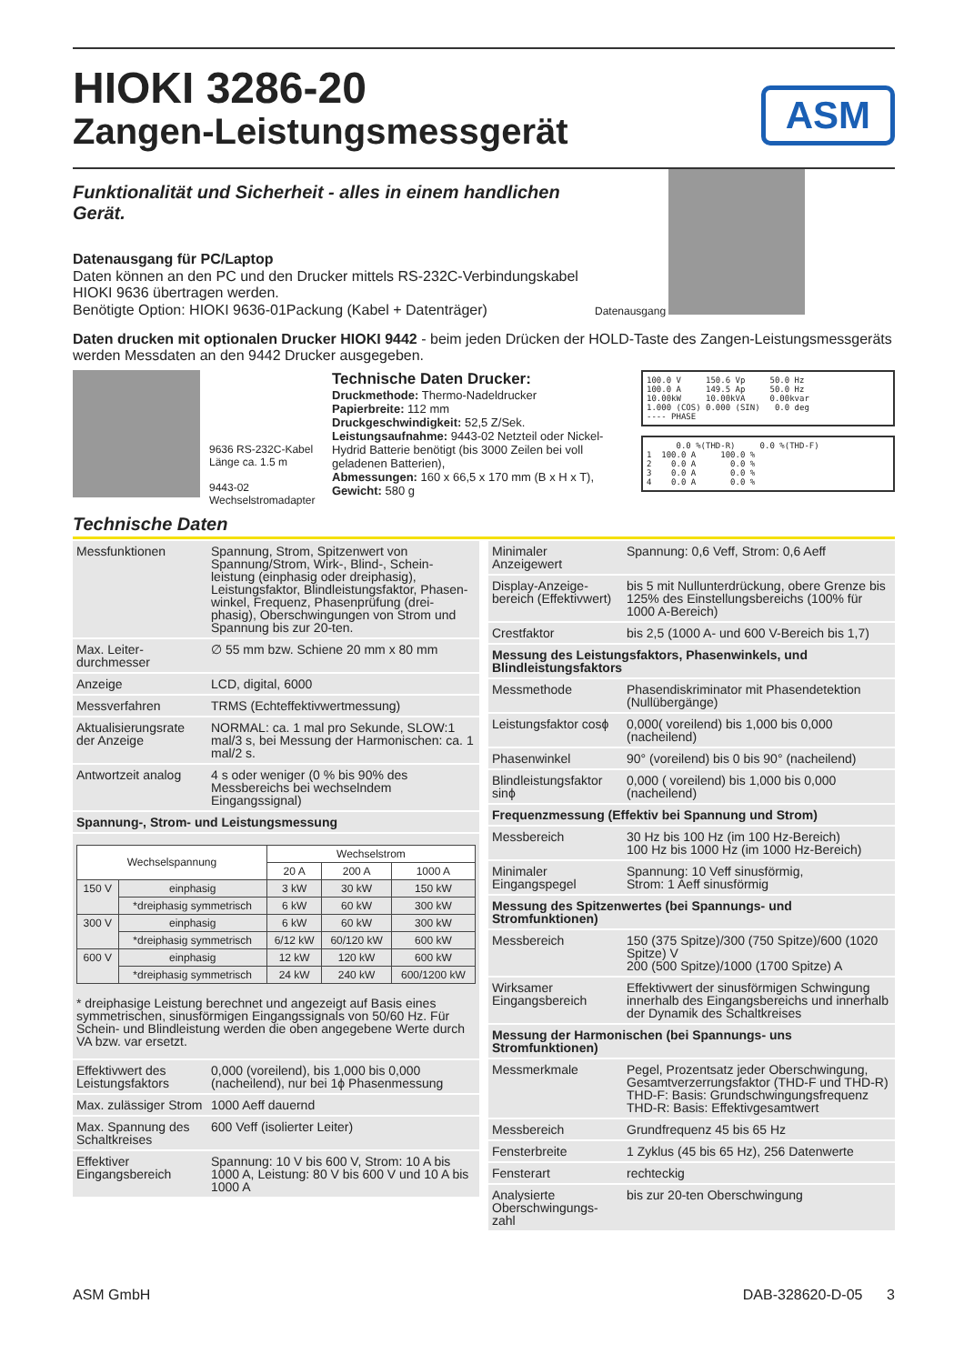ASM
HIOKI 3286-20
Zangen-Leistungsmessgerät
Funktionalität und Sicherheit - alles in einem handlichen Gerät.
Datenausgang für PC/Laptop
Daten können an den PC und den Drucker mittels RS-232C-Verbindungskabel HIOKI 9636 übertragen werden.
Benötigte Option: HIOKI 9636-01Packung (Kabel + Datenträger)
Datenausgang
Daten drucken mit optionalen Drucker HIOKI 9442 - beim jeden Drücken der HOLD-Taste des Zangen-Leistungsmessgeräts werden Messdaten an den 9442 Drucker ausgegeben.
9636 RS-232C-Kabel Länge ca. 1.5 m
9443-02 Wechselstromadapter
Technische Daten Drucker:
Druckmethode: Thermo-Nadeldrucker
Papierbreite: 112 mm
Druckgeschwindigkeit: 52,5 Z/Sek.
Leistungsaufnahme: 9443-02 Netzteil oder Nickel-Hydrid Batterie benötigt (bis 3000 Zeilen bei voll geladenen Batterien),
Abmessungen: 160 x 66,5 x 170 mm (B x H x T),
Gewicht: 580 g
100.0 V 150.6 Vp 50.0 Hz 100.0 A 149.5 Ap 50.0 Hz 10.00kW 10.00kVA 0.00kvar 1.000 (COS) 0.000 (SIN) 0.0 deg ---- PHASE
0.0 %(THD-R) 0.0 %(THD-F) 1 100.0 A 100.0 % 2 0.0 A 0.0 % 3 0.0 A 0.0 % 4 0.0 A 0.0 %
Technische Daten
| Messfunktionen | Spannung, Strom, Spitzenwert von Spannung/Strom, Wirk-, Blind-, Schein- leistung (einphasig oder dreiphasig), Leistungsfaktor, Blindleistungsfaktor, Phasen- winkel, Frequenz, Phasenprüfung (drei- phasig), Oberschwingungen von Strom und Spannung bis zur 20-ten. |
| Max. Leiter-durchmesser | ∅ 55 mm bzw. Schiene 20 mm x 80 mm |
| Anzeige | LCD, digital, 6000 |
| Messverfahren | TRMS (Echteffektivwertmessung) |
| Aktualisierungsrate der Anzeige | NORMAL: ca. 1 mal pro Sekunde, SLOW:1 mal/3 s, bei Messung der Harmonischen: ca. 1 mal/2 s. |
| Antwortzeit analog | 4 s oder weniger (0 % bis 90% des Messbereichs bei wechselndem Eingangssignal) |
| Spannung-, Strom- und Leistungsmessung | |
| / Wechselspannung / / Wechselstrom / / / / --- / --- / --- / --- / --- / / / / 20 A / 200 A / 1000 A / / 150 V / einphasig / 3 kW / 30 kW / 150 kW / / / *dreiphasig symmetrisch / 6 kW / 60 kW / 300 kW / / 300 V / einphasig / 6 kW / 60 kW / 300 kW / / / *dreiphasig symmetrisch / 6/12 kW / 60/120 kW / 600 kW / / 600 V / einphasig / 12 kW / 120 kW / 600 kW / / / *dreiphasig symmetrisch / 24 kW / 240 kW / 600/1200 kW / * dreiphasige Leistung berechnet und angezeigt auf Basis eines symmetrischen, sinusförmigen Eingangssignals von 50/60 Hz. Für Schein- und Blindleistung werden die oben angegebene Werte durch VA bzw. var ersetzt. | |
| Effektivwert des Leistungsfaktors | 0,000 (voreilend), bis 1,000 bis 0,000 (nacheilend), nur bei 1ϕ Phasenmessung |
| Max. zulässiger Strom | 1000 Aeff dauernd |
| Max. Spannung des Schaltkreises | 600 Veff (isolierter Leiter) |
| Effektiver Eingangsbereich | Spannung: 10 V bis 600 V, Strom: 10 A bis 1000 A, Leistung: 80 V bis 600 V und 10 A bis 1000 A |
| Minimaler Anzeigewert | Spannung: 0,6 Veff, Strom: 0,6 Aeff |
| Display-Anzeige-bereich (Effektivwert) | bis 5 mit Nullunterdrückung, obere Grenze bis 125% des Einstellungsbereichs (100% für 1000 A-Bereich) |
| Crestfaktor | bis 2,5 (1000 A- und 600 V-Bereich bis 1,7) |
| Messung des Leistungsfaktors, Phasenwinkels, und Blindleistungsfaktors | |
| Messmethode | Phasendiskriminator mit Phasendetektion (Nullübergänge) |
| Leistungsfaktor cosϕ | 0,000( voreilend) bis 1,000 bis 0,000 (nacheilend) |
| Phasenwinkel | 90° (voreilend) bis 0 bis 90° (nacheilend) |
| Blindleistungsfaktor sinϕ | 0,000 ( voreilend) bis 1,000 bis 0,000 (nacheilend) |
| Frequenzmessung (Effektiv bei Spannung und Strom) | |
| Messbereich | 30 Hz bis 100 Hz (im 100 Hz-Bereich) 100 Hz bis 1000 Hz (im 1000 Hz-Bereich) |
| Minimaler Eingangspegel | Spannung: 10 Veff sinusförmig, Strom: 1 Aeff sinusförmig |
| Messung des Spitzenwertes (bei Spannungs- und Stromfunktionen) | |
| Messbereich | 150 (375 Spitze)/300 (750 Spitze)/600 (1020 Spitze) V 200 (500 Spitze)/1000 (1700 Spitze) A |
| Wirksamer Eingangsbereich | Effektivwert der sinusförmigen Schwingung innerhalb des Eingangsbereichs und innerhalb der Dynamik des Schaltkreises |
| Messung der Harmonischen (bei Spannungs- uns Stromfunktionen) | |
| Messmerkmale | Pegel, Prozentsatz jeder Oberschwingung, Gesamtverzerrungsfaktor (THD-F und THD-R) THD-F: Basis: Grundschwingungsfrequenz THD-R: Basis: Effektivgesamtwert |
| Messbereich | Grundfrequenz 45 bis 65 Hz |
| Fensterbreite | 1 Zyklus (45 bis 65 Hz), 256 Datenwerte |
| Fensterart | rechteckig |
| Analysierte Oberschwingungs-zahl | bis zur 20-ten Oberschwingung |
ASM GmbH DAB-328620-D-05 3